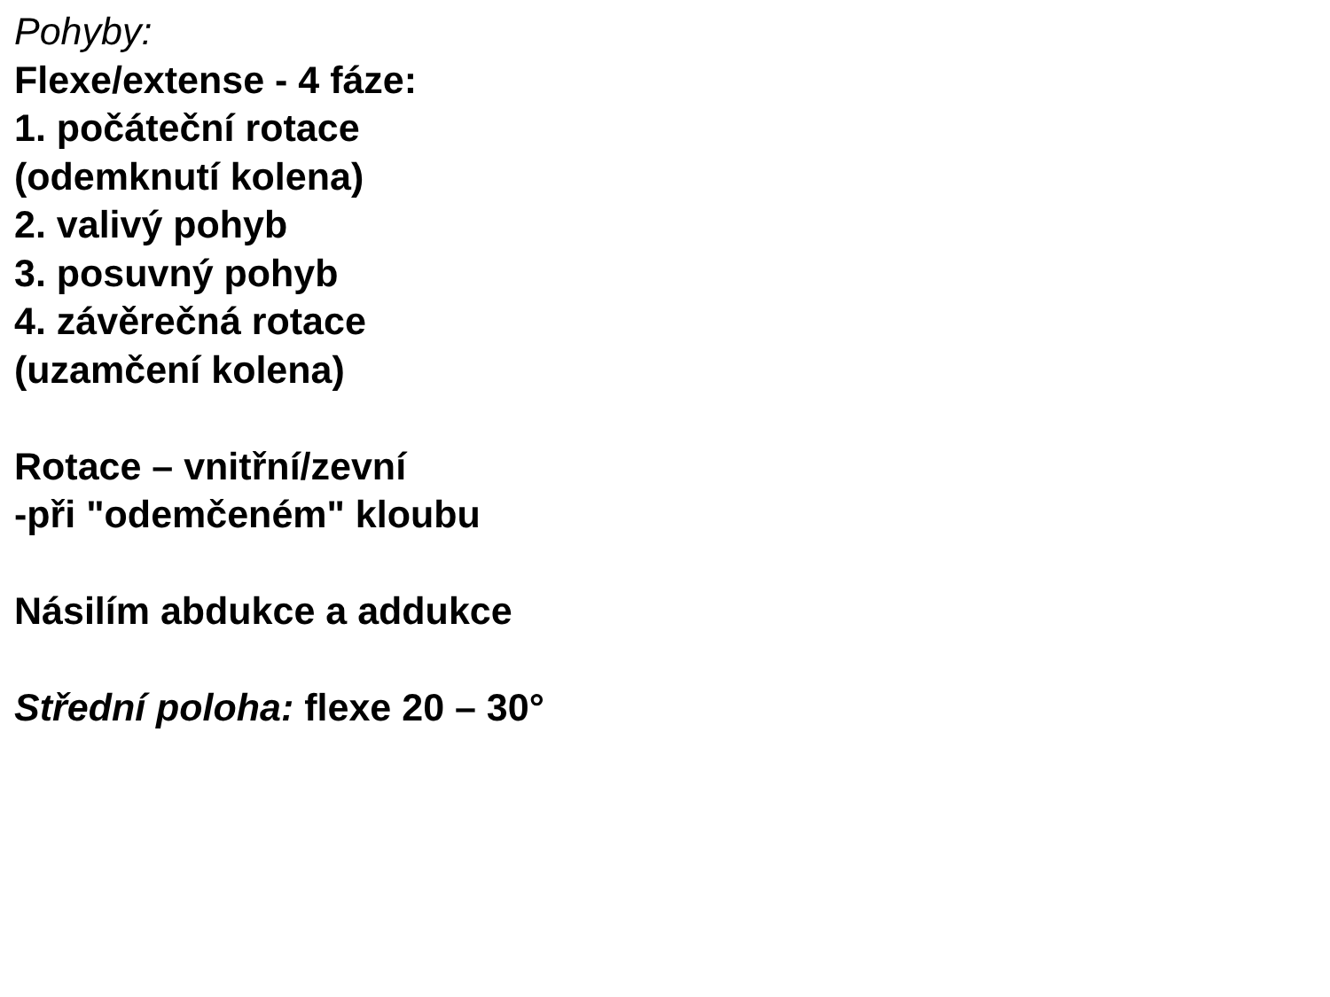Pohyby:
Flexe/extense - 4 fáze:
1. počáteční rotace
(odemknutí kolena)
2. valivý pohyb
3. posuvný pohyb
4. závěrečná rotace
(uzamčení kolena)
Rotace – vnitřní/zevní
-při "odemčeném" kloubu
Násilím abdukce a addukce
Střední poloha: flexe 20 – 30°